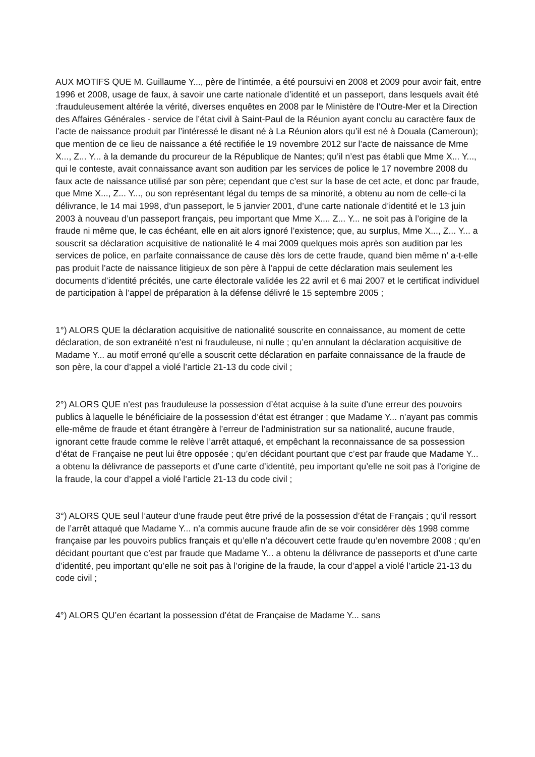AUX MOTIFS QUE M. Guillaume Y..., père de l’intimée, a été poursuivi en 2008 et 2009 pour avoir fait, entre 1996 et 2008, usage de faux, à savoir une carte nationale d’identité et un passeport, dans lesquels avait été :frauduleusement altérée la vérité, diverses enquêtes en 2008 par le Ministère de l’Outre-Mer et la Direction des Affaires Générales - service de l’état civil à Saint-Paul de la Réunion ayant conclu au caractère faux de l’acte de naissance produit par l’intéressé le disant né à La Réunion alors qu’il est né à Douala (Cameroun); que mention de ce lieu de naissance a été rectifiée le 19 novembre 2012 sur l’acte de naissance de Mme X..., Z... Y... à la demande du procureur de la République de Nantes; qu’il n’est pas établi que Mme X... Y..., qui le conteste, avait connaissance avant son audition par les services de police le 17 novembre 2008 du faux acte de naissance utilisé par son père; cependant que c’est sur la base de cet acte, et donc par fraude, que Mme X..., Z... Y..., ou son représentant légal du temps de sa minorité, a obtenu au nom de celle-ci la délivrance, le 14 mai 1998, d’un passeport, le 5 janvier 2001, d’une carte nationale d’identité et le 13 juin 2003 à nouveau d’un passeport français, peu important que Mme X.... Z... Y... ne soit pas à l’origine de la fraude ni même que, le cas échéant, elle en ait alors ignoré l’existence; que, au surplus, Mme X..., Z... Y... a souscrit sa déclaration acquisitive de nationalité le 4 mai 2009 quelques mois après son audition par les services de police, en parfaite connaissance de cause dès lors de cette fraude, quand bien même n’ a-t-elle pas produit l’acte de naissance litigieux de son père à l’appui de cette déclaration mais seulement les documents d’identité précités, une carte électorale validée les 22 avril et 6 mai 2007 et le certificat individuel de participation à l’appel de préparation à la défense délivré le 15 septembre 2005 ;
1°) ALORS QUE la déclaration acquisitive de nationalité souscrite en connaissance, au moment de cette déclaration, de son extranéité n’est ni frauduleuse, ni nulle ; qu’en annulant la déclaration acquisitive de Madame Y... au motif erroné qu’elle a souscrit cette déclaration en parfaite connaissance de la fraude de son père, la cour d’appel a violé l’article 21-13 du code civil ;
2°) ALORS QUE n’est pas frauduleuse la possession d’état acquise à la suite d’une erreur des pouvoirs publics à laquelle le bénéficiaire de la possession d’état est étranger ; que Madame Y... n’ayant pas commis elle-même de fraude et étant étrangère à l’erreur de l’administration sur sa nationalité, aucune fraude, ignorant cette fraude comme le relève l’arrêt attaqué, et empêchant la reconnaissance de sa possession d’état de Française ne peut lui être opposée ; qu’en décidant pourtant que c’est par fraude que Madame Y... a obtenu la délivrance de passeports et d’une carte d’identité, peu important qu’elle ne soit pas à l’origine de la fraude, la cour d’appel a violé l’article 21-13 du code civil ;
3°) ALORS QUE seul l’auteur d’une fraude peut être privé de la possession d’état de Français ; qu’il ressort de l’arrêt attaqué que Madame Y... n’a commis aucune fraude afin de se voir considérer dès 1998 comme française par les pouvoirs publics français et qu’elle n’a découvert cette fraude qu’en novembre 2008 ; qu’en décidant pourtant que c’est par fraude que Madame Y... a obtenu la délivrance de passeports et d’une carte d’identité, peu important qu’elle ne soit pas à l’origine de la fraude, la cour d’appel a violé l’article 21-13 du code civil ;
4°) ALORS QU’en écartant la possession d’état de Française de Madame Y... sans